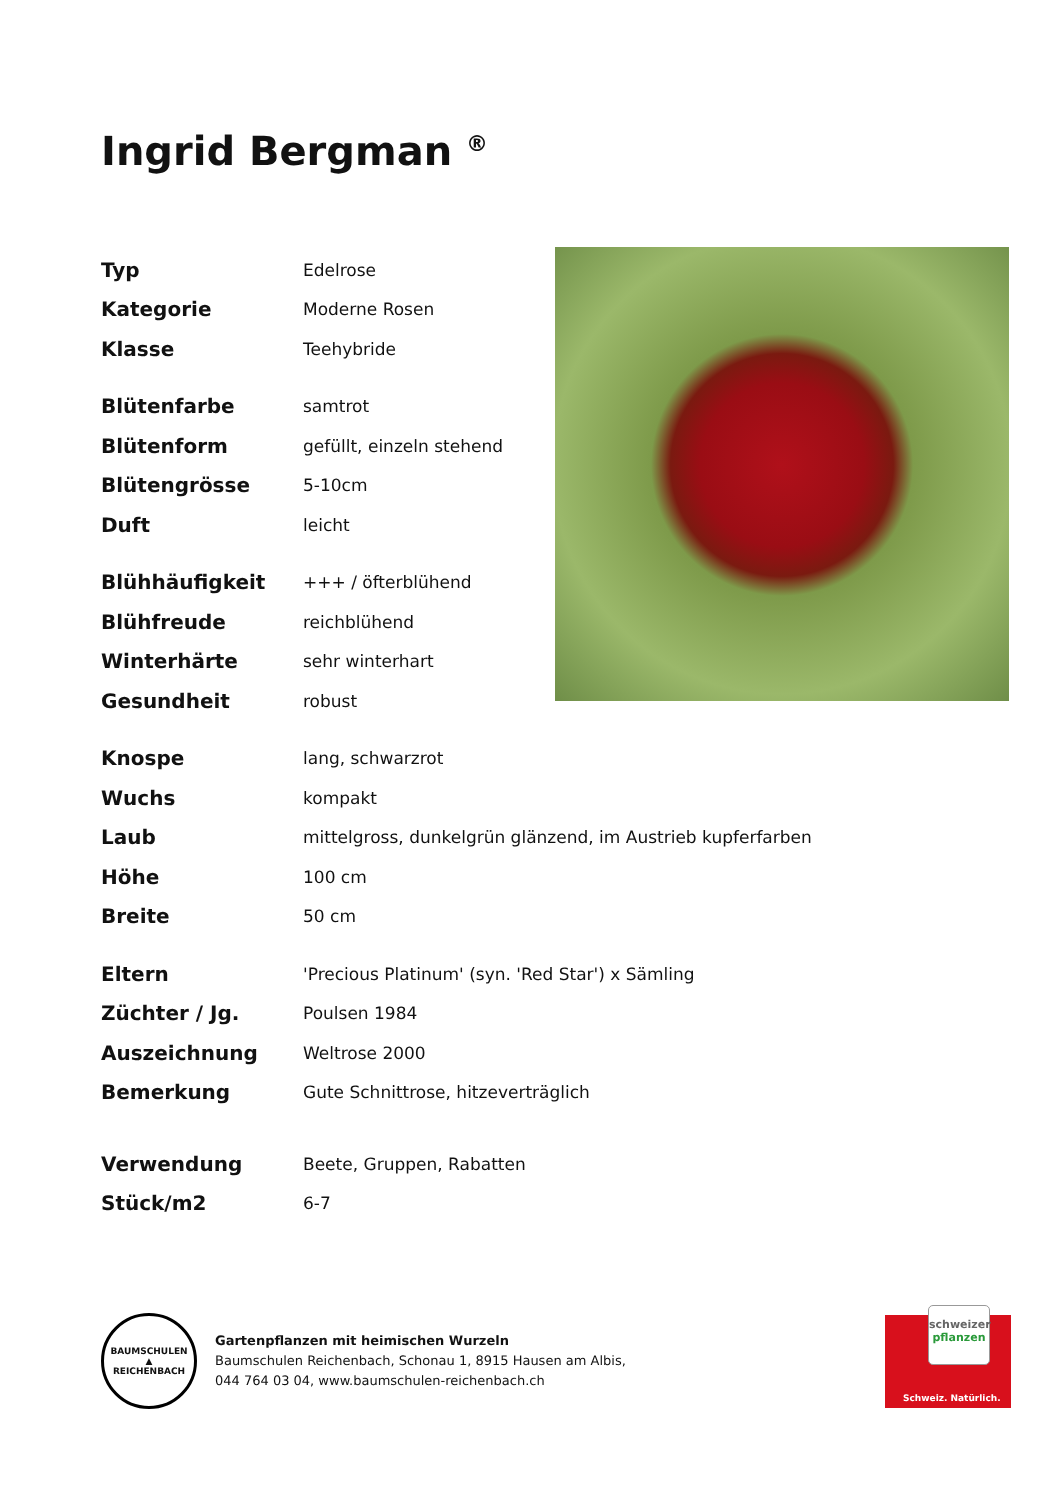Ingrid Bergman <sup>®</sup>
| Typ | Edelrose |
| Kategorie | Moderne Rosen |
| Klasse | Teehybride |
| Blütenfarbe | samtrot |
| Blütenform | gefüllt, einzeln stehend |
| Blütengrösse | 5-10cm |
| Duft | leicht |
| Blühhäufigkeit | +++ / öfterblühend |
| Blühfreude | reichblühend |
| Winterhärte | sehr winterhart |
| Gesundheit | robust |
| Knospe | lang, schwarzrot |
| Wuchs | kompakt |
| Laub | mittelgross, dunkelgrün glänzend, im Austrieb kupferfarben |
| Höhe | 100 cm |
| Breite | 50 cm |
| Eltern | 'Precious Platinum' (syn. 'Red Star') x Sämling |
| Züchter / Jg. | Poulsen 1984 |
| Auszeichnung | Weltrose 2000 |
| Bemerkung | Gute Schnittrose, hitzeverträglich |
| Verwendung | Beete, Gruppen, Rabatten |
| Stück/m2 | 6-7 |
BAUMSCHULEN
▲
REICHENBACH
Gartenpflanzen mit heimischen Wurzeln
Baumschulen Reichenbach, Schonau 1, 8915 Hausen am Albis,
044 764 03 04, www.baumschulen-reichenbach.ch
schweizer
pflanzen
Schweiz. Natürlich.